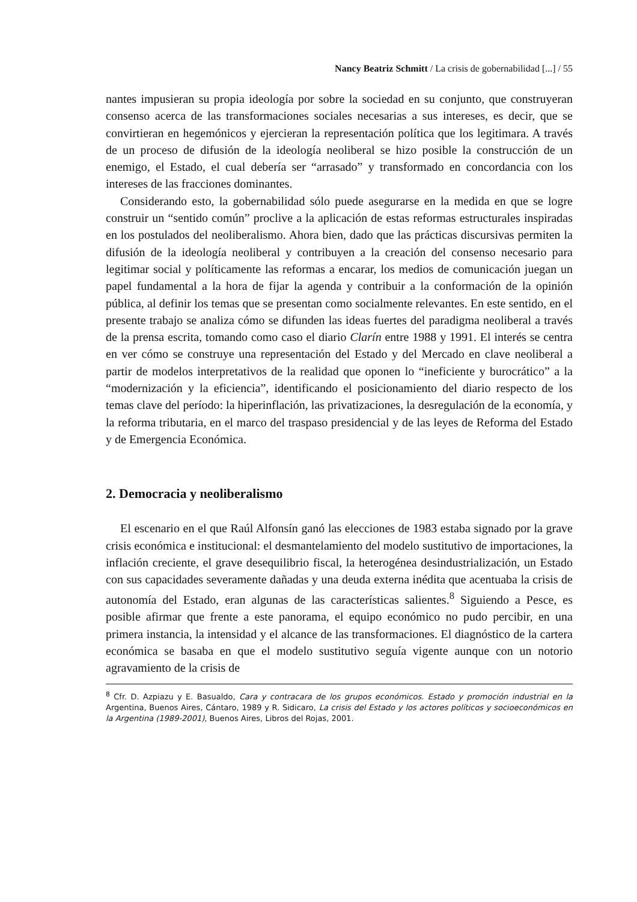Nancy Beatriz Schmitt / La crisis de gobernabilidad [...] / 55
nantes impusieran su propia ideología por sobre la sociedad en su conjunto, que construyeran consenso acerca de las transformaciones sociales necesarias a sus intereses, es decir, que se convirtieran en hegemónicos y ejercieran la representación política que los legitimara. A través de un proceso de difusión de la ideología neoliberal se hizo posible la construcción de un enemigo, el Estado, el cual debería ser “arrasado” y transformado en concordancia con los intereses de las fracciones dominantes.
Considerando esto, la gobernabilidad sólo puede asegurarse en la medida en que se logre construir un “sentido común” proclive a la aplicación de estas reformas estructurales inspiradas en los postulados del neoliberalismo. Ahora bien, dado que las prácticas discursivas permiten la difusión de la ideología neoliberal y contribuyen a la creación del consenso necesario para legitimar social y políticamente las reformas a encarar, los medios de comunicación juegan un papel fundamental a la hora de fijar la agenda y contribuir a la conformación de la opinión pública, al definir los temas que se presentan como socialmente relevantes. En este sentido, en el presente trabajo se analiza cómo se difunden las ideas fuertes del paradigma neoliberal a través de la prensa escrita, tomando como caso el diario Clarín entre 1988 y 1991. El interés se centra en ver cómo se construye una representación del Estado y del Mercado en clave neoliberal a partir de modelos interpretativos de la realidad que oponen lo “ineficiente y burocrático” a la “modernización y la eficiencia”, identificando el posicionamiento del diario respecto de los temas clave del período: la hiperinflación, las privatizaciones, la desregulación de la economía, y la reforma tributaria, en el marco del traspaso presidencial y de las leyes de Reforma del Estado y de Emergencia Económica.
2. Democracia y neoliberalismo
El escenario en el que Raúl Alfonsín ganó las elecciones de 1983 estaba signado por la grave crisis económica e institucional: el desmantelamiento del modelo sustitutivo de importaciones, la inflación creciente, el grave desequilibrio fiscal, la heterogénea desindustrialización, un Estado con sus capacidades severamente dañadas y una deuda externa inédita que acentuaba la crisis de autonomía del Estado, eran algunas de las características salientes.<sup>8</sup> Siguiendo a Pesce, es posible afirmar que frente a este panorama, el equipo económico no pudo percibir, en una primera instancia, la intensidad y el alcance de las transformaciones. El diagnóstico de la cartera económica se basaba en que el modelo sustitutivo seguía vigente aunque con un notorio agravamiento de la crisis de
<sup>8</sup> Cfr. D. Azpiazu y E. Basualdo, Cara y contracara de los grupos económicos. Estado y promoción industrial en la Argentina, Buenos Aires, Cántaro, 1989 y R. Sidicaro, La crisis del Estado y los actores políticos y socioeconómicos en la Argentina (1989-2001), Buenos Aires, Libros del Rojas, 2001.